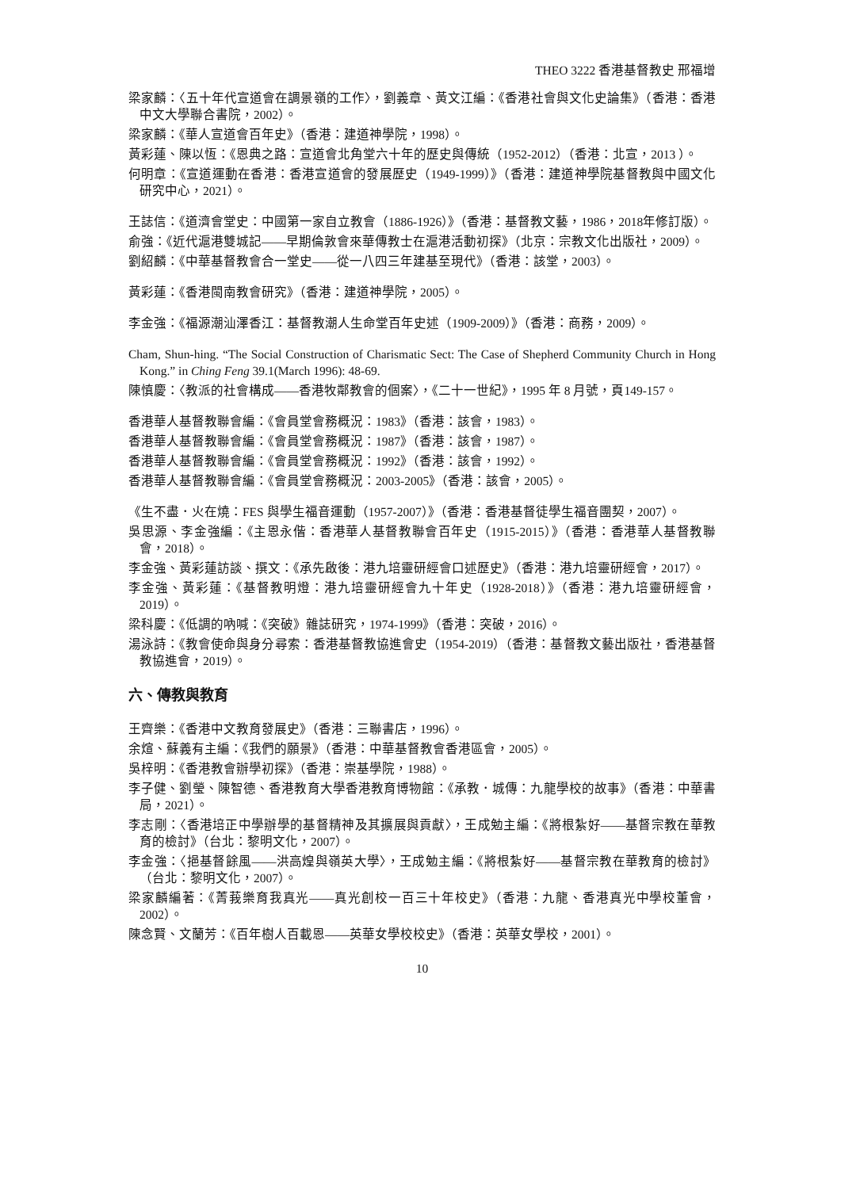THEO 3222 香港基督教史 邢福增
梁家麟：〈五十年代宣道會在調景嶺的工作〉，劉義章、黃文江編：《香港社會與文化史論集》（香港：香港中文大學聯合書院，2002）。
梁家麟：《華人宣道會百年史》（香港：建道神學院，1998）。
黃彩蓮、陳以恆：《恩典之路：宣道會北角堂六十年的歷史與傳統（1952-2012）（香港：北宣，2013 ）。
何明章：《宣道運動在香港：香港宣道會的發展歷史（1949-1999）》（香港：建道神學院基督教與中國文化研究中心，2021）。
王誌信：《道濟會堂史：中國第一家自立教會（1886-1926）》（香港：基督教文藝，1986，2018年修訂版）。
俞強：《近代滬港雙城記——早期倫敦會來華傳教士在滬港活動初探》（北京：宗教文化出版社，2009）。
劉紹麟：《中華基督教會合一堂史——從一八四三年建基至現代》（香港：該堂，2003）。
黃彩蓮：《香港閩南教會研究》（香港：建道神學院，2005）。
李金強：《福源潮汕澤香江：基督教潮人生命堂百年史述（1909-2009）》（香港：商務，2009）。
Cham, Shun-hing. “The Social Construction of Charismatic Sect: The Case of Shepherd Community Church in Hong Kong.” in Ching Feng 39.1(March 1996): 48-69.
陳慎慶：〈教派的社會構成——香港牧鄰教會的個案〉，《二十一世紀》，1995 年 8 月號，頁149-157。
香港華人基督教聯會編：《會員堂會務概況：1983》（香港：該會，1983）。
香港華人基督教聯會編：《會員堂會務概況：1987》（香港：該會，1987）。
香港華人基督教聯會編：《會員堂會務概況：1992》（香港：該會，1992）。
香港華人基督教聯會編：《會員堂會務概況：2003-2005》（香港：該會，2005）。
《生不盡．火在燒：FES 與學生福音運動（1957-2007）》（香港：香港基督徒學生福音團契，2007）。
吳思源、李金強編：《主恩永偕：香港華人基督教聯會百年史（1915-2015）》（香港：香港華人基督教聯會，2018）。
李金強、黃彩蓮訪談、撰文：《承先啟後：港九培靈研經會口述歷史》（香港：港九培靈研經會，2017）。
李金強、黃彩蓮：《基督教明燈：港九培靈研經會九十年史（1928-2018）》（香港：港九培靈研經會，2019）。
梁科慶：《低調的吶喊：《突破》雜誌研究，1974-1999》（香港：突破，2016）。
湯泳詩：《教會使命與身分尋索：香港基督教協進會史（1954-2019）（香港：基督教文藝出版社，香港基督教協進會，2019）。
六、傳教與教育
王齊樂：《香港中文教育發展史》（香港：三聯書店，1996）。
余煊、蘇義有主編：《我們的願景》（香港：中華基督教會香港區會，2005）。
吳梓明：《香港教會辦學初探》（香港：崇基學院，1988）。
李子健、劉瑩、陳智德、香港教育大學香港教育博物館：《承教．城傳：九龍學校的故事》（香港：中華書局，2021）。
李志剛：〈香港培正中學辦學的基督精神及其擴展與貢獻〉，王成勉主編：《將根紮好——基督宗教在華教育的檢討》（台北：黎明文化，2007）。
李金強：〈挹基督餘風——洪高煌與嶺英大學〉，王成勉主編：《將根紮好——基督宗教在華教育的檢討》（台北：黎明文化，2007）。
梁家麟編著：《菁莪樂育我真光——真光創校一百三十年校史》（香港：九龍、香港真光中學校董會，2002）。
陳念賢、文蘭芳：《百年樹人百載恩——英華女學校校史》（香港：英華女學校，2001）。
10